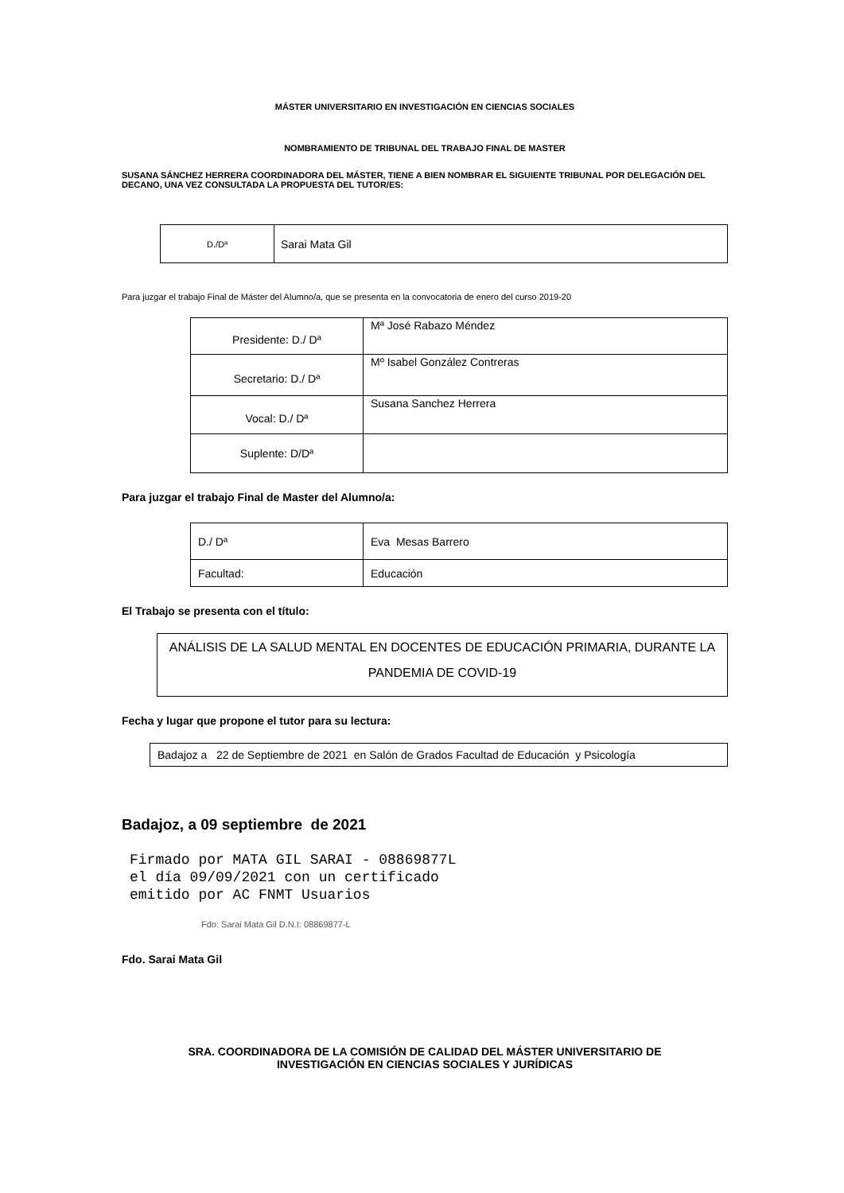MÁSTER UNIVERSITARIO EN INVESTIGACIÓN EN CIENCIAS SOCIALES
NOMBRAMIENTO DE TRIBUNAL DEL TRABAJO FINAL DE MASTER
SUSANA SÁNCHEZ HERRERA COORDINADORA DEL MÁSTER, TIENE A BIEN NOMBRAR EL SIGUIENTE TRIBUNAL POR DELEGACIÓN DEL DECANO, UNA VEZ CONSULTADA LA PROPUESTA DEL TUTOR/ES:
| D./Dª | Sarai Mata Gil |
Para juzgar el trabajo Final de Máster del Alumno/a, que se presenta en la convocatoria de enero del curso 2019-20
| Presidente: D./ Dª | Mª José Rabazo Méndez |
| Secretario: D./ Dª | Mº Isabel González Contreras |
| Vocal: D./ Dª | Susana Sanchez Herrera |
| Suplente: D/Dª | |
Para juzgar el trabajo Final de Master del Alumno/a:
| D./ Dª | Eva Mesas Barrero |
| Facultad: | Educación |
El Trabajo se presenta con el título:
| ANÁLISIS DE LA SALUD MENTAL EN DOCENTES DE EDUCACIÓN PRIMARIA, DURANTE LA PANDEMIA DE COVID-19 |
Fecha y lugar que propone el tutor para su lectura:
| Badajoz a 22 de Septiembre de 2021 en Salón de Grados Facultad de Educación y Psicología |
Badajoz, a 09 septiembre de 2021
Firmado por MATA GIL SARAI - 08869877L el día 09/09/2021 con un certificado emitido por AC FNMT Usuarios
Fdo: Sarai Mata Gil D.N.I: 08869877-L
Fdo. Sarai Mata Gil
SRA. COORDINADORA DE LA COMISIÓN DE CALIDAD DEL MÁSTER UNIVERSITARIO DE
INVESTIGACIÓN EN CIENCIAS SOCIALES Y JURÍDICAS